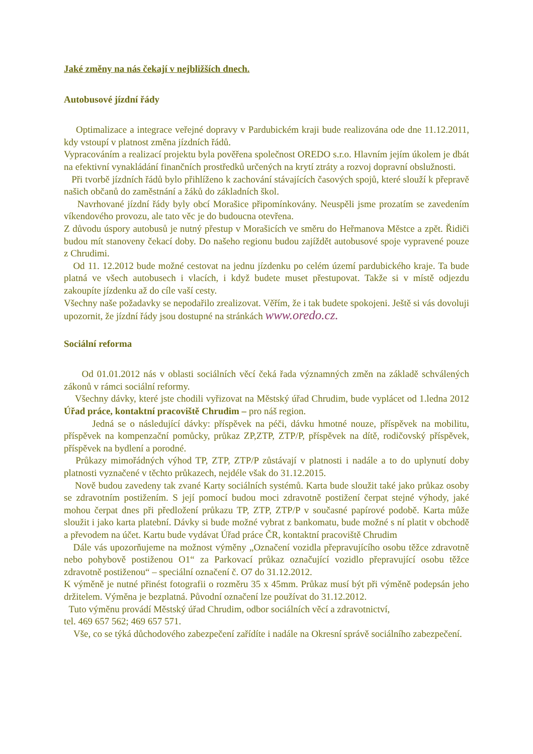Jaké změny na nás čekají v nejbližších dnech.
Autobusové jízdní řády
Optimalizace a integrace veřejné dopravy v Pardubickém kraji bude realizována ode dne 11.12.2011, kdy vstoupí v platnost změna jízdních řádů.
Vypracováním a realizací projektu byla pověřena společnost OREDO s.r.o. Hlavním jejím úkolem je dbát na efektivní vynakládání finančních prostředků určených na krytí ztráty a rozvoj dopravní obslužnosti.
Při tvorbě jízdních řádů bylo přihlíženo k zachování stávajících časových spojů, které slouží k přepravě našich občanů do zaměstnání a žáků do základních škol.
Navrhované jízdní řády byly obcí Morašice připomínkovány. Neuspěli jsme prozatím se zavedením víkendového provozu, ale tato věc je do budoucna otevřena.
Z důvodu úspory autobusů je nutný přestup v Morašicích ve směru do Heřmanova Městce a zpět. Řidiči budou mít stanoveny čekací doby. Do našeho regionu budou zajíždět autobusové spoje vypravené pouze z Chrudimi.
Od 11. 12.2012 bude možné cestovat na jednu jízdenku po celém území pardubického kraje. Ta bude platná ve všech autobusech i vlacích, i když budete muset přestupovat. Takže si v místě odjezdu zakoupíte jízdenku až do cíle vaší cesty.
Všechny naše požadavky se nepodařilo zrealizovat. Věřím, že i tak budete spokojeni. Ještě si vás dovoluji upozornit, že jízdní řády jsou dostupné na stránkách www.oredo.cz.
Sociální reforma
Od 01.01.2012 nás v oblasti sociálních věcí čeká řada významných změn na základě schválených zákonů v rámci sociální reformy.
Všechny dávky, které jste chodili vyřizovat na Městský úřad Chrudim, bude vyplácet od 1.ledna 2012 Úřad práce, kontaktní pracoviště Chrudim – pro náš region.
Jedná se o následující dávky: příspěvek na péči, dávku hmotné nouze, příspěvek na mobilitu, příspěvek na kompenzační pomůcky, průkaz ZP,ZTP, ZTP/P, příspěvek na dítě, rodičovský příspěvek, příspěvek na bydlení a porodné.
Průkazy mimořádných výhod TP, ZTP, ZTP/P zůstávají v platnosti i nadále a to do uplynutí doby platnosti vyznačené v těchto průkazech, nejdéle však do 31.12.2015.
Nově budou zavedeny tak zvané Karty sociálních systémů. Karta bude sloužit také jako průkaz osoby se zdravotním postižením. S její pomocí budou moci zdravotně postižení čerpat stejné výhody, jaké mohou čerpat dnes při předložení průkazu TP, ZTP, ZTP/P v současné papírové podobě. Karta může sloužit i jako karta platební. Dávky si bude možné vybrat z bankomatu, bude možné s ní platit v obchodě a převodem na účet. Kartu bude vydávat Úřad práce ČR, kontaktní pracoviště Chrudim
Dále vás upozorňujeme na možnost výměny „Označení vozidla přepravujícího osobu těžce zdravotně nebo pohybově postiženou O1“ za Parkovací průkaz označující vozidlo přepravující osobu těžce zdravotně postiženou“ – speciální označení č. O7 do 31.12.2012.
K výměně je nutné přinést fotografii o rozměru 35 x 45mm. Průkaz musí být při výměně podepsán jeho držitelem. Výměna je bezplatná. Původní označení lze používat do 31.12.2012.
Tuto výměnu provádí Městský úřad Chrudim, odbor sociálních věcí a zdravotnictví,
tel. 469 657 562; 469 657 571.
Vše, co se týká důchodového zabezpečení zařídíte i nadále na Okresní správě sociálního zabezpečení.